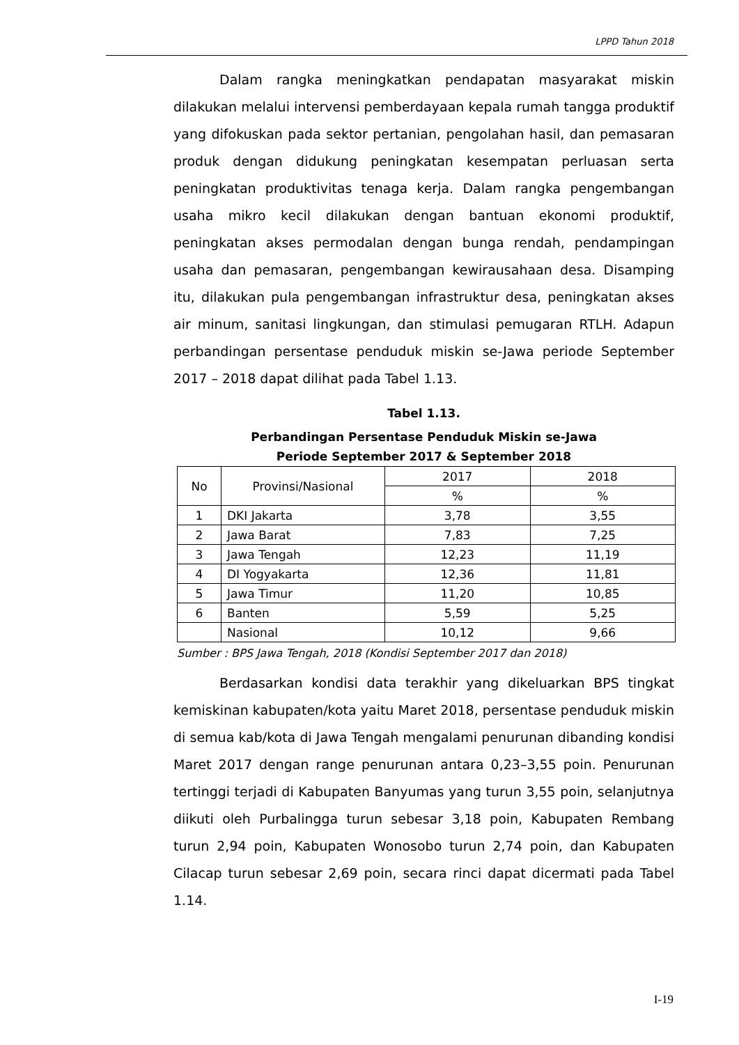LPPD Tahun 2018
Dalam rangka meningkatkan pendapatan masyarakat miskin dilakukan melalui intervensi pemberdayaan kepala rumah tangga produktif yang difokuskan pada sektor pertanian, pengolahan hasil, dan pemasaran produk dengan didukung peningkatan kesempatan perluasan serta peningkatan produktivitas tenaga kerja. Dalam rangka pengembangan usaha mikro kecil dilakukan dengan bantuan ekonomi produktif, peningkatan akses permodalan dengan bunga rendah, pendampingan usaha dan pemasaran, pengembangan kewirausahaan desa. Disamping itu, dilakukan pula pengembangan infrastruktur desa, peningkatan akses air minum, sanitasi lingkungan, dan stimulasi pemugaran RTLH. Adapun perbandingan persentase penduduk miskin se-Jawa periode September 2017 – 2018 dapat dilihat pada Tabel 1.13.
Tabel 1.13.
Perbandingan Persentase Penduduk Miskin se-Jawa
Periode September 2017 & September 2018
| No | Provinsi/Nasional | 2017 | 2018 |
| --- | --- | --- | --- |
| | | % | % |
| 1 | DKI Jakarta | 3,78 | 3,55 |
| 2 | Jawa Barat | 7,83 | 7,25 |
| 3 | Jawa Tengah | 12,23 | 11,19 |
| 4 | DI Yogyakarta | 12,36 | 11,81 |
| 5 | Jawa Timur | 11,20 | 10,85 |
| 6 | Banten | 5,59 | 5,25 |
| | Nasional | 10,12 | 9,66 |
Sumber : BPS Jawa Tengah, 2018 (Kondisi September 2017 dan 2018)
Berdasarkan kondisi data terakhir yang dikeluarkan BPS tingkat kemiskinan kabupaten/kota yaitu Maret 2018, persentase penduduk miskin di semua kab/kota di Jawa Tengah mengalami penurunan dibanding kondisi Maret 2017 dengan range penurunan antara 0,23–3,55 poin. Penurunan tertinggi terjadi di Kabupaten Banyumas yang turun 3,55 poin, selanjutnya diikuti oleh Purbalingga turun sebesar 3,18 poin, Kabupaten Rembang turun 2,94 poin, Kabupaten Wonosobo turun 2,74 poin, dan Kabupaten Cilacap turun sebesar 2,69 poin, secara rinci dapat dicermati pada Tabel 1.14.
I-19